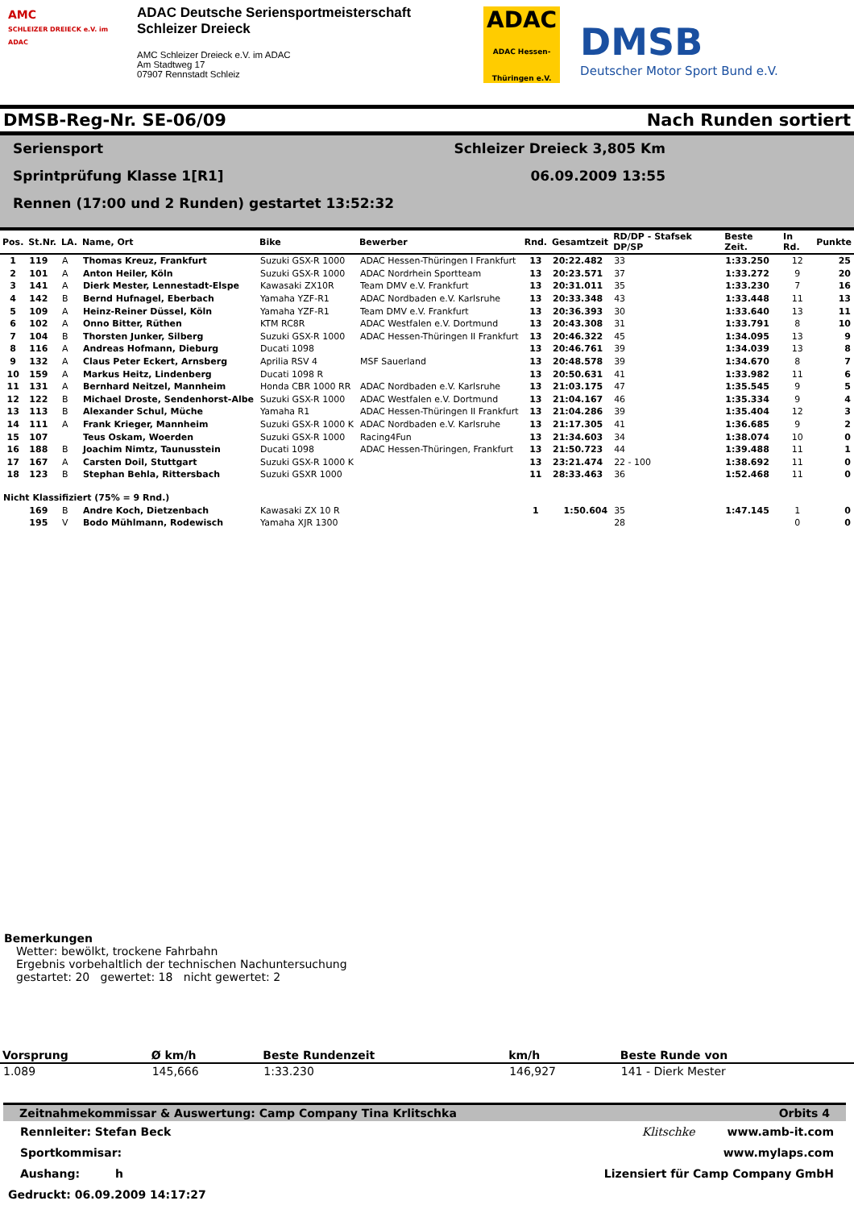AMC
SCHLEIZER DREIECK e.V. im ADAC
ADAC Deutsche Seriensportmeisterschaft
Schleizer Dreieck
AMC Schleizer Dreieck e.V. im ADAC
Am Stadtweg 17
07907 Rennstadt Schleiz
ADAC
ADAC Hessen-Thüringen e.V.
DMSB
Deutscher Motor Sport Bund e.V.
DMSB-Reg-Nr. SE-06/09 Nach Runden sortiert
Seriensport Schleizer Dreieck 3,805 Km
Sprintprüfung Klasse 1[R1] 06.09.2009 13:55
Rennen (17:00 und 2 Runden) gestartet 13:52:32
| Pos. | St.Nr. | LA. | Name, Ort | Bike | Bewerber | Rnd. | Gesamtzeit | RD/DP - Stafsek DP/SP | Beste Zeit. | In Rd. | Punkte |
| --- | --- | --- | --- | --- | --- | --- | --- | --- | --- | --- | --- |
| 1 | 119 | A | Thomas Kreuz, Frankfurt | Suzuki GSX-R 1000 | ADAC Hessen-Thüringen I Frankfurt | 13 | 20:22.482 | 33 | 1:33.250 | 12 | 25 |
| 2 | 101 | A | Anton Heiler, Köln | Suzuki GSX-R 1000 | ADAC Nordrhein Sportteam | 13 | 20:23.571 | 37 | 1:33.272 | 9 | 20 |
| 3 | 141 | A | Dierk Mester, Lennestadt-Elspe | Kawasaki ZX10R | Team DMV e.V. Frankfurt | 13 | 20:31.011 | 35 | 1:33.230 | 7 | 16 |
| 4 | 142 | B | Bernd Hufnagel, Eberbach | Yamaha YZF-R1 | ADAC Nordbaden e.V. Karlsruhe | 13 | 20:33.348 | 43 | 1:33.448 | 11 | 13 |
| 5 | 109 | A | Heinz-Reiner Düssel, Köln | Yamaha YZF-R1 | Team DMV e.V. Frankfurt | 13 | 20:36.393 | 30 | 1:33.640 | 13 | 11 |
| 6 | 102 | A | Onno Bitter, Rüthen | KTM RC8R | ADAC Westfalen e.V. Dortmund | 13 | 20:43.308 | 31 | 1:33.791 | 8 | 10 |
| 7 | 104 | B | Thorsten Junker, Silberg | Suzuki GSX-R 1000 | ADAC Hessen-Thüringen II Frankfurt | 13 | 20:46.322 | 45 | 1:34.095 | 13 | 9 |
| 8 | 116 | A | Andreas Hofmann, Dieburg | Ducati 1098 | | 13 | 20:46.761 | 39 | 1:34.039 | 13 | 8 |
| 9 | 132 | A | Claus Peter Eckert, Arnsberg | Aprilia RSV 4 | MSF Sauerland | 13 | 20:48.578 | 39 | 1:34.670 | 8 | 7 |
| 10 | 159 | A | Markus Heitz, Lindenberg | Ducati 1098 R | | 13 | 20:50.631 | 41 | 1:33.982 | 11 | 6 |
| 11 | 131 | A | Bernhard Neitzel, Mannheim | Honda CBR 1000 RR | ADAC Nordbaden e.V. Karlsruhe | 13 | 21:03.175 | 47 | 1:35.545 | 9 | 5 |
| 12 | 122 | B | Michael Droste, Sendenhorst-Albe | Suzuki GSX-R 1000 | ADAC Westfalen e.V. Dortmund | 13 | 21:04.167 | 46 | 1:35.334 | 9 | 4 |
| 13 | 113 | B | Alexander Schul, Müche | Yamaha R1 | ADAC Hessen-Thüringen II Frankfurt | 13 | 21:04.286 | 39 | 1:35.404 | 12 | 3 |
| 14 | 111 | A | Frank Krieger, Mannheim | Suzuki GSX-R 1000 K | ADAC Nordbaden e.V. Karlsruhe | 13 | 21:17.305 | 41 | 1:36.685 | 9 | 2 |
| 15 | 107 | | Teus Oskam, Woerden | Suzuki GSX-R 1000 | Racing4Fun | 13 | 21:34.603 | 34 | 1:38.074 | 10 | 0 |
| 16 | 188 | B | Joachim Nimtz, Taunusstein | Ducati 1098 | ADAC Hessen-Thüringen, Frankfurt | 13 | 21:50.723 | 44 | 1:39.488 | 11 | 1 |
| 17 | 167 | A | Carsten Doil, Stuttgart | Suzuki GSX-R 1000 K | | 13 | 23:21.474 | 22 - 100 | 1:38.692 | 11 | 0 |
| 18 | 123 | B | Stephan Behla, Rittersbach | Suzuki GSXR 1000 | | 11 | 28:33.463 | 36 | 1:52.468 | 11 | 0 |
| Nicht Klassifiziert (75% = 9 Rnd.) | | | | | | | | | | | |
| | 169 | B | Andre Koch, Dietzenbach | Kawasaki ZX 10 R | | 1 | 1:50.604 | 35 | 1:47.145 | 1 | 0 |
| | 195 | V | Bodo Mühlmann, Rodewisch | Yamaha XJR 1300 | | | | 28 | | 0 | 0 |
Bemerkungen
Wetter: bewölkt, trockene Fahrbahn
Ergebnis vorbehaltlich der technischen Nachuntersuchung
gestartet: 20 gewertet: 18 nicht gewertet: 2
| Vorsprung | Ø km/h | Beste Rundenzeit | km/h | Beste Runde von |
| --- | --- | --- | --- | --- |
| 1.089 | 145,666 | 1:33.230 | 146,927 | 141 - Dierk Mester |
Zeitnahmekommissar & Auswertung: Camp Company Tina Krlitschka Orbits 4
Rennleiter: Stefan Beck Klitschke www.amb-it.com
Sportkommisar: www.mylaps.com
Aushang: h Lizensiert für Camp Company GmbH
Gedruckt: 06.09.2009 14:17:27